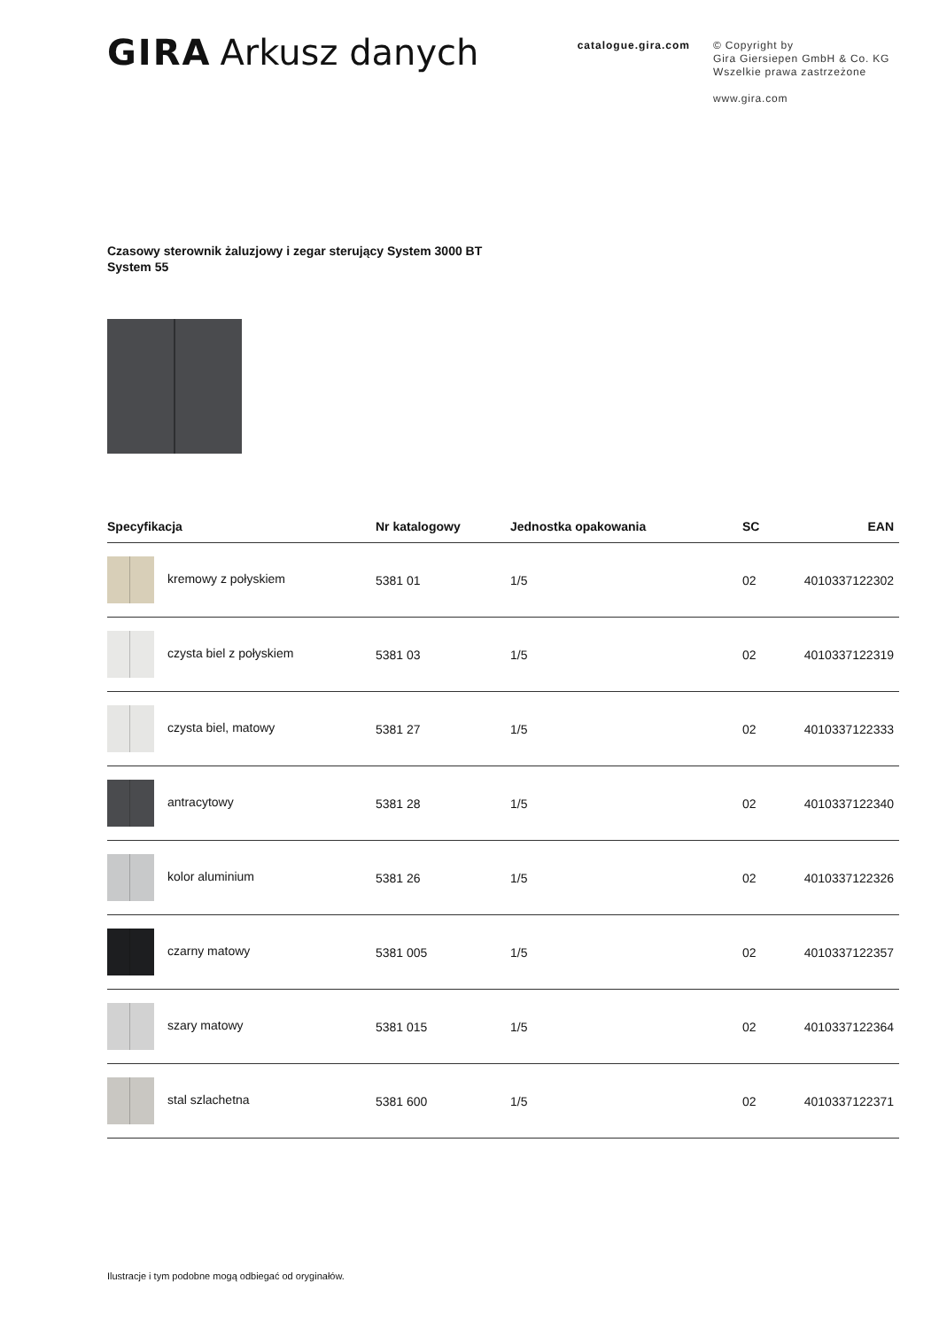GIRA Arkusz danych
catalogue.gira.com
© Copyright by
Gira Giersiepen GmbH & Co. KG
Wszelkie prawa zastrzeżone
www.gira.com
Czasowy sterownik żaluzjowy i zegar sterujący System 3000 BT
System 55
| Specyfikacja | Nr katalogowy | Jednostka opakowania | SC | EAN |
| --- | --- | --- | --- | --- |
| kremowy z połyskiem | 5381 01 | 1/5 | 02 | 4010337122302 |
| czysta biel z połyskiem | 5381 03 | 1/5 | 02 | 4010337122319 |
| czysta biel, matowy | 5381 27 | 1/5 | 02 | 4010337122333 |
| antracytowy | 5381 28 | 1/5 | 02 | 4010337122340 |
| kolor aluminium | 5381 26 | 1/5 | 02 | 4010337122326 |
| czarny matowy | 5381 005 | 1/5 | 02 | 4010337122357 |
| szary matowy | 5381 015 | 1/5 | 02 | 4010337122364 |
| stal szlachetna | 5381 600 | 1/5 | 02 | 4010337122371 |
Ilustracje i tym podobne mogą odbiegać od oryginałów.